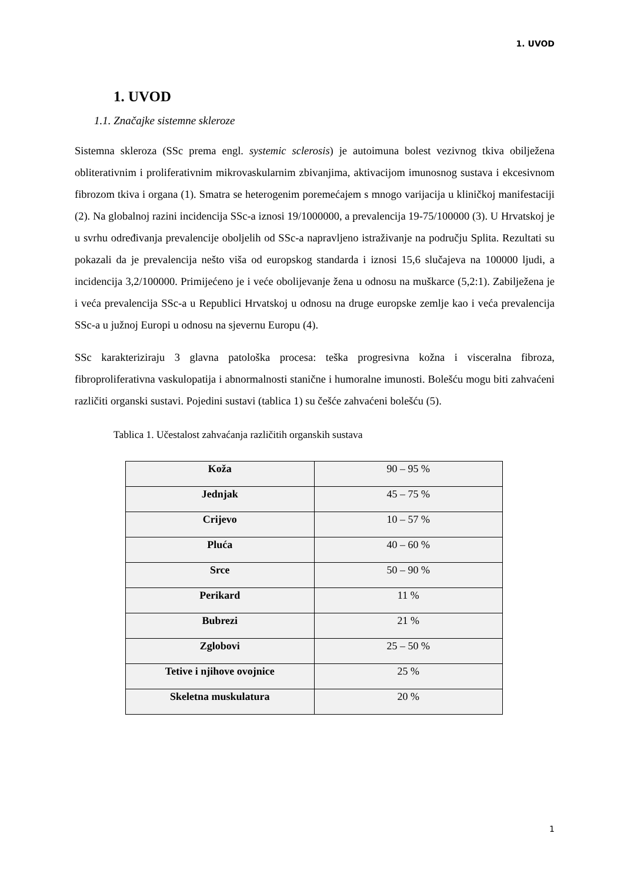1. UVOD
1. UVOD
1.1. Značajke sistemne skleroze
Sistemna skleroza (SSc prema engl. systemic sclerosis) je autoimuna bolest vezivnog tkiva obilježena obliterativnim i proliferativnim mikrovaskularnim zbivanjima, aktivacijom imunosnog sustava i ekcesivnom fibrozom tkiva i organa (1). Smatra se heterogenim poremećajem s mnogo varijacija u kliničkoj manifestaciji (2). Na globalnoj razini incidencija SSc-a iznosi 19/1000000, a prevalencija 19-75/100000 (3). U Hrvatskoj je u svrhu određivanja prevalencije oboljelih od SSc-a napravljeno istraživanje na području Splita. Rezultati su pokazali da je prevalencija nešto viša od europskog standarda i iznosi 15,6 slučajeva na 100000 ljudi, a incidencija 3,2/100000. Primijećeno je i veće obolijevanje žena u odnosu na muškarce (5,2:1). Zabilježena je i veća prevalencija SSc-a u Republici Hrvatskoj u odnosu na druge europske zemlje kao i veća prevalencija SSc-a u južnoj Europi u odnosu na sjevernu Europu (4).
SSc karakteriziraju 3 glavna patološka procesa: teška progresivna kožna i visceralna fibroza, fibroproliferativna vaskulopatija i abnormalnosti stanične i humoralne imunosti. Bolešću mogu biti zahvaćeni različiti organski sustavi. Pojedini sustavi (tablica 1) su češće zahvaćeni bolešću (5).
Tablica 1. Učestalost zahvaćanja različitih organskih sustava
| Koža | 90 – 95 % |
| Jednjak | 45 – 75 % |
| Crijevo | 10 – 57 % |
| Pluća | 40 – 60 % |
| Srce | 50 – 90 % |
| Perikard | 11 % |
| Bubrezi | 21 % |
| Zglobovi | 25 – 50 % |
| Tetive i njihove ovojnice | 25 % |
| Skeletna muskulatura | 20 % |
1